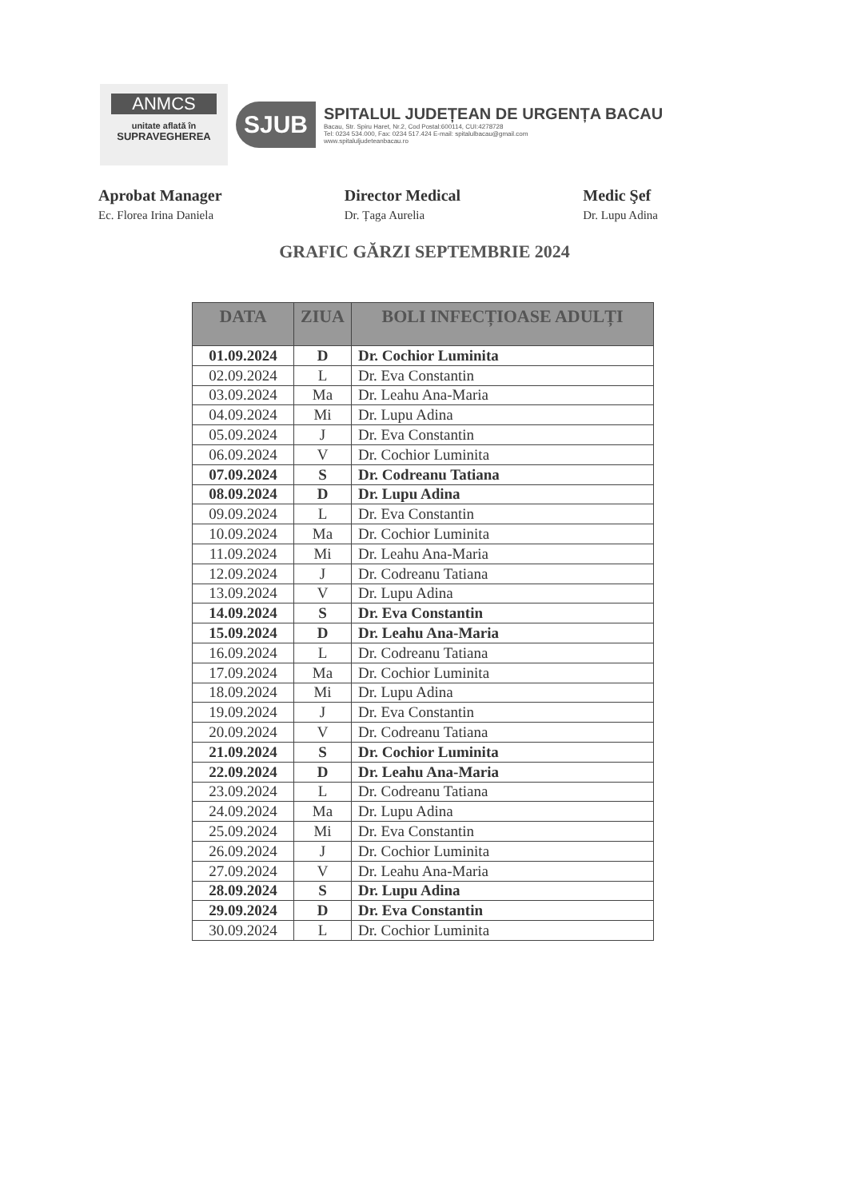ANMCS
unitate aflată în
SUPRAVEGHEREA
SJUB
SPITALUL JUDEȚEAN DE URGENȚA BACAU
Bacau, Str. Spiru Haret, Nr.2, Cod Postal:600114, CUI:4278728
Tel: 0234 534.000, Fax: 0234 517.424 E-mail: spitalulbacau@gmail.com
www.spitaluljudeteanbacau.ro
Aprobat Manager
Ec. Florea Irina Daniela
Director Medical
Dr. Țaga Aurelia
Medic Şef
Dr. Lupu Adina
GRAFIC GĂRZI SEPTEMBRIE 2024
| DATA | ZIUA | BOLI INFECȚIOASE ADULȚI |
| --- | --- | --- |
| 01.09.2024 | D | Dr. Cochior Luminita |
| 02.09.2024 | L | Dr. Eva Constantin |
| 03.09.2024 | Ma | Dr. Leahu Ana-Maria |
| 04.09.2024 | Mi | Dr. Lupu Adina |
| 05.09.2024 | J | Dr. Eva Constantin |
| 06.09.2024 | V | Dr. Cochior Luminita |
| 07.09.2024 | S | Dr. Codreanu Tatiana |
| 08.09.2024 | D | Dr. Lupu Adina |
| 09.09.2024 | L | Dr. Eva Constantin |
| 10.09.2024 | Ma | Dr. Cochior Luminita |
| 11.09.2024 | Mi | Dr. Leahu Ana-Maria |
| 12.09.2024 | J | Dr. Codreanu Tatiana |
| 13.09.2024 | V | Dr. Lupu Adina |
| 14.09.2024 | S | Dr. Eva Constantin |
| 15.09.2024 | D | Dr. Leahu Ana-Maria |
| 16.09.2024 | L | Dr. Codreanu Tatiana |
| 17.09.2024 | Ma | Dr. Cochior Luminita |
| 18.09.2024 | Mi | Dr. Lupu Adina |
| 19.09.2024 | J | Dr. Eva Constantin |
| 20.09.2024 | V | Dr. Codreanu Tatiana |
| 21.09.2024 | S | Dr. Cochior Luminita |
| 22.09.2024 | D | Dr. Leahu Ana-Maria |
| 23.09.2024 | L | Dr. Codreanu Tatiana |
| 24.09.2024 | Ma | Dr. Lupu Adina |
| 25.09.2024 | Mi | Dr. Eva Constantin |
| 26.09.2024 | J | Dr. Cochior Luminita |
| 27.09.2024 | V | Dr. Leahu Ana-Maria |
| 28.09.2024 | S | Dr. Lupu Adina |
| 29.09.2024 | D | Dr. Eva Constantin |
| 30.09.2024 | L | Dr. Cochior Luminita |